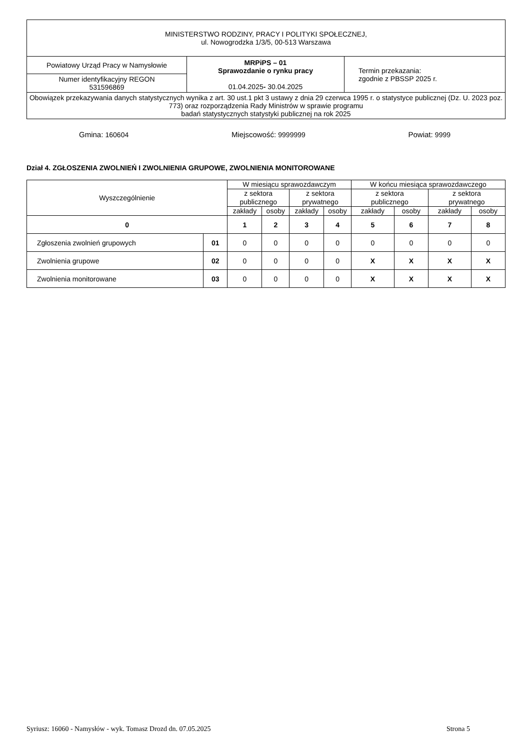| MINISTERSTWO RODZINY, PRACY I POLITYKI SPOŁECZNEJ, ul. Nowogrodzka 1/3/5, 00-513 Warszawa | | |
| Powiatowy Urząd Pracy w Namysłowie | MRPiPS – 01 Sprawozdanie o rynku pracy 01.04.2025 - 30.04.2025 | Termin przekazania: zgodnie z PBSSP 2025 r. |
| Numer identyfikacyjny REGON 531596869 | | |
| Obowiązek przekazywania danych statystycznych wynika z art. 30 ust.1 pkt 3 ustawy z dnia 29 czerwca 1995 r. o statystyce publicznej (Dz. U. 2023 poz. 773) oraz rozporządzenia Rady Ministrów w sprawie programu badań statystycznych statystyki publicznej na rok 2025 | | |
Gmina: 160604 Miejscowość: 9999999 Powiat: 9999
Dział 4. ZGŁOSZENIA ZWOLNIEŃ I ZWOLNIENIA GRUPOWE, ZWOLNIENIA MONITOROWANE
| Wyszczególnienie | | W miesiącu sprawozdawczym | | | | W końcu miesiąca sprawozdawczego | | | |
| --- | --- | --- | --- | --- | --- | --- | --- | --- | --- |
| | | z sektora publicznego | | z sektora prywatnego | | z sektora publicznego | | z sektora prywatnego | |
| | | zakłady | osoby | zakłady | osoby | zakłady | osoby | zakłady | osoby |
| 0 | | 1 | 2 | 3 | 4 | 5 | 6 | 7 | 8 |
| Zgłoszenia zwolnień grupowych | 01 | 0 | 0 | 0 | 0 | 0 | 0 | 0 | 0 |
| Zwolnienia grupowe | 02 | 0 | 0 | 0 | 0 | X | X | X | X |
| Zwolnienia monitorowane | 03 | 0 | 0 | 0 | 0 | X | X | X | X |
Syriusz: 16060 - Namysłów - wyk. Tomasz Drozd dn. 07.05.2025 Strona 5